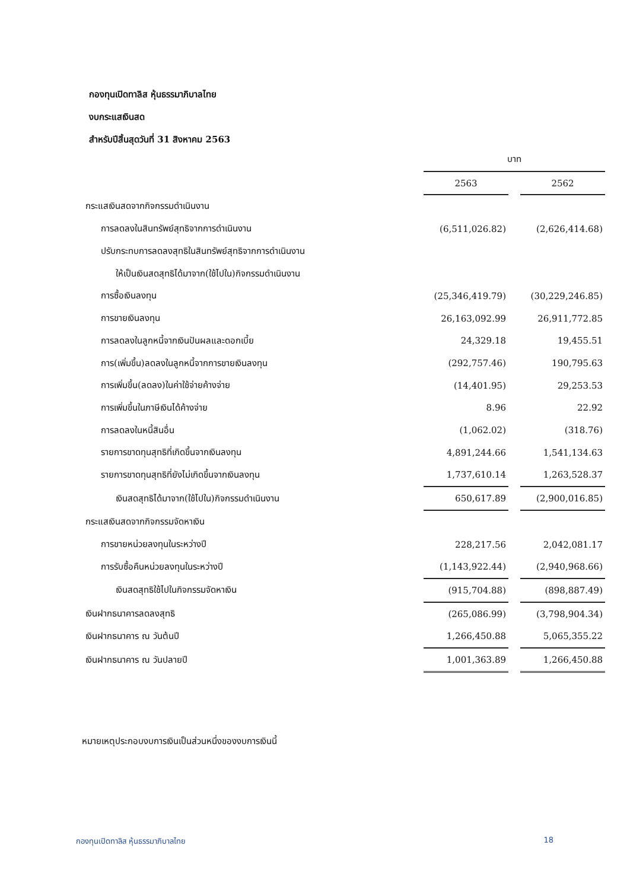กองทุนเปิดทาลิส หุ้นธรรมาภิบาลไทย
งบกระแสเงินสด
สำหรับปีสิ้นสุดวันที่ 31 สิงหาคม 2563
| | บาท | | |
| --- | --- | --- | --- |
| | 2563 | | 2562 |
| กระแสเงินสดจากกิจกรรมดำเนินงาน | | | |
| การลดลงในสินทรัพย์สุทธิจากการดำเนินงาน | (6,511,026.82) | | (2,626,414.68) |
| ปรับกระทบการลดลงสุทธิในสินทรัพย์สุทธิจากการดำเนินงาน | | | |
| ให้เป็นเงินสดสุทธิได้มาจาก(ใช้ไปใน)กิจกรรมดำเนินงาน | | | |
| การซื้อเงินลงทุน | (25,346,419.79) | | (30,229,246.85) |
| การขายเงินลงทุน | 26,163,092.99 | | 26,911,772.85 |
| การลดลงในลูกหนี้จากเงินปันผลและดอกเบี้ย | 24,329.18 | | 19,455.51 |
| การ(เพิ่มขึ้น)ลดลงในลูกหนี้จากการขายเงินลงทุน | (292,757.46) | | 190,795.63 |
| การเพิ่มขึ้น(ลดลง)ในค่าใช้จ่ายค้างจ่าย | (14,401.95) | | 29,253.53 |
| การเพิ่มขึ้นในภาษีเงินได้ค้างจ่าย | 8.96 | | 22.92 |
| การลดลงในหนี้สินอื่น | (1,062.02) | | (318.76) |
| รายการขาดทุนสุทธิที่เกิดขึ้นจากเงินลงทุน | 4,891,244.66 | | 1,541,134.63 |
| รายการขาดทุนสุทธิที่ยังไม่เกิดขึ้นจากเงินลงทุน | 1,737,610.14 | | 1,263,528.37 |
| เงินสดสุทธิได้มาจาก(ใช้ไปใน)กิจกรรมดำเนินงาน | 650,617.89 | | (2,900,016.85) |
| กระแสเงินสดจากกิจกรรมจัดหาเงิน | | | |
| การขายหน่วยลงทุนในระหว่างปี | 228,217.56 | | 2,042,081.17 |
| การรับซื้อคืนหน่วยลงทุนในระหว่างปี | (1,143,922.44) | | (2,940,968.66) |
| เงินสดสุทธิใช้ไปในกิจกรรมจัดหาเงิน | (915,704.88) | | (898,887.49) |
| เงินฝากธนาคารลดลงสุทธิ | (265,086.99) | | (3,798,904.34) |
| เงินฝากธนาคาร ณ วันต้นปี | 1,266,450.88 | | 5,065,355.22 |
| เงินฝากธนาคาร ณ วันปลายปี | 1,001,363.89 | | 1,266,450.88 |
หมายเหตุประกอบงบการเงินเป็นส่วนหนึ่งของงบการเงินนี้
กองทุนเปิดทาลิส หุ้นธรรมาภิบาลไทย 18